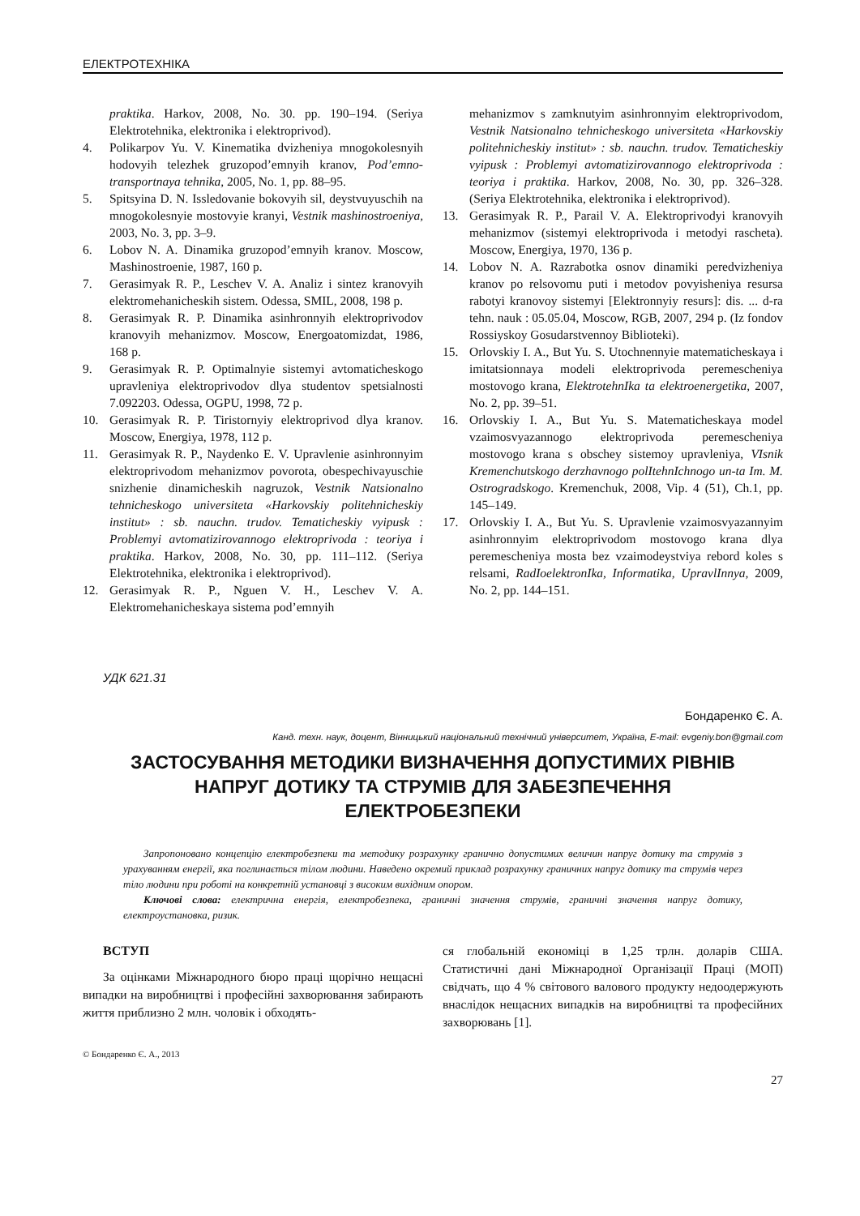ЕЛЕКТРОТЕХНІКА
praktika. Harkov, 2008, No. 30. pp. 190–194. (Seriya Elektrotehnika, elektronika i elektroprivod).
4. Polikarpov Yu. V. Kinematika dvizheniya mnogokolesnyih hodovyih telezhek gruzopod’emnyih kranov, Pod’emno-transportnaya tehnika, 2005, No. 1, pp. 88–95.
5. Spitsyina D. N. Issledovanie bokovyih sil, deystvuyuschih na mnogokolesnyie mostovyie kranyi, Vestnik mashinostroeniya, 2003, No. 3, pp. 3–9.
6. Lobov N. A. Dinamika gruzopod’emnyih kranov. Moscow, Mashinostroenie, 1987, 160 p.
7. Gerasimyak R. P., Leschev V. A. Analiz i sintez kranovyih elektromehanicheskih sistem. Odessa, SMIL, 2008, 198 p.
8. Gerasimyak R. P. Dinamika asinhronnyih elektroprivodov kranovyih mehanizmov. Moscow, Energoatomizdat, 1986, 168 p.
9. Gerasimyak R. P. Optimalnyie sistemyi avtomaticheskogo upravleniya elektroprivodov dlya studentov spetsialnosti 7.092203. Odessa, OGPU, 1998, 72 p.
10. Gerasimyak R. P. Tiristornyiy elektroprivod dlya kranov. Moscow, Energiya, 1978, 112 p.
11. Gerasimyak R. P., Naydenko E. V. Upravlenie asinhronnyim elektroprivodom mehanizmov povorota, obespechivayuschie snizhenie dinamicheskih nagruzok, Vestnik Natsionalno tehnicheskogo universiteta «Harkovskiy politehnicheskiy institut» : sb. nauchn. trudov. Tematicheskiy vyipusk : Problemyi avtomatizirovannogo elektroprivoda : teoriya i praktika. Harkov, 2008, No. 30, pp. 111–112. (Seriya Elektrotehnika, elektronika i elektroprivod).
12. Gerasimyak R. P., Nguen V. H., Leschev V. A. Elektromehanicheskaya sistema pod’emnyih
mehanizmov s zamknutyim asinhronnyim elektroprivodom, Vestnik Natsionalno tehnicheskogo universiteta «Harkovskiy politehnicheskiy institut» : sb. nauchn. trudov. Tematicheskiy vyipusk : Problemyi avtomatizirovannogo elektroprivoda : teoriya i praktika. Harkov, 2008, No. 30, pp. 326–328. (Seriya Elektrotehnika, elektronika i elektroprivod).
13. Gerasimyak R. P., Parail V. A. Elektroprivodyi kranovyih mehanizmov (sistemyi elektroprivoda i metodyi rascheta). Moscow, Energiya, 1970, 136 p.
14. Lobov N. A. Razrabotka osnov dinamiki peredvizheniya kranov po relsovomu puti i metodov povyisheniya resursa rabotyi kranovoy sistemyi [Elektronnyiy resurs]: dis. ... d-ra tehn. nauk : 05.05.04, Moscow, RGB, 2007, 294 p. (Iz fondov Rossiyskoy Gosudarstvennoy Biblioteki).
15. Orlovskiy I. A., But Yu. S. Utochnennyie matematicheskaya i imitatsionnaya modeli elektroprivoda peremescheniya mostovogo krana, ElektrotehnIka ta elektroenergetika, 2007, No. 2, pp. 39–51.
16. Orlovskiy I. A., But Yu. S. Matematicheskaya model vzaimosvyazannogo elektroprivoda peremescheniya mostovogo krana s obschey sistemoy upravleniya, VIsnik Kremenchutskogo derzhavnogo polItehnIchnogo un-ta Im. M. Ostrogradskogo. Kremenchuk, 2008, Vip. 4 (51), Ch.1, pp. 145–149.
17. Orlovskiy I. A., But Yu. S. Upravlenie vzaimosvyazannyim asinhronnyim elektroprivodom mostovogo krana dlya peremescheniya mosta bez vzaimodeystviya rebord koles s relsami, RadIoelektronIka, Informatika, UpravlInnya, 2009, No. 2, pp. 144–151.
УДК 621.31
Бондаренко Є. А.
Канд. техн. наук, доцент, Вінницький національний технічний університет, Україна, E-mail: evgeniy.bon@gmail.com
ЗАСТОСУВАННЯ МЕТОДИКИ ВИЗНАЧЕННЯ ДОПУСТИМИХ РІВНІВ
НАПРУГ ДОТИКУ ТА СТРУМІВ ДЛЯ ЗАБЕЗПЕЧЕННЯ
ЕЛЕКТРОБЕЗПЕКИ
Запропоновано концепцію електробезпеки та методику розрахунку гранично допустимих величин напруг дотику та струмів з урахуванням енергії, яка поглинається тілом людини. Наведено окремий приклад розрахунку граничних напруг дотику та струмів через тіло людини при роботі на конкретній установці з високим вихідним опором.
Ключові слова: електрична енергія, електробезпека, граничні значення струмів, граничні значення напруг дотику, електроустановка, ризик.
ВСТУП
За оцінками Міжнародного бюро праці щорічно нещасні випадки на виробництві і професійні захворювання забирають життя приблизно 2 млн. чоловік і обходять-
ся глобальній економіці в 1,25 трлн. доларів США. Статистичні дані Міжнародної Організації Праці (МОП) свідчать, що 4 % світового валового продукту недоодержують внаслідок нещасних випадків на виробництві та професійних захворювань [1].
© Бондаренко Є. А., 2013
27